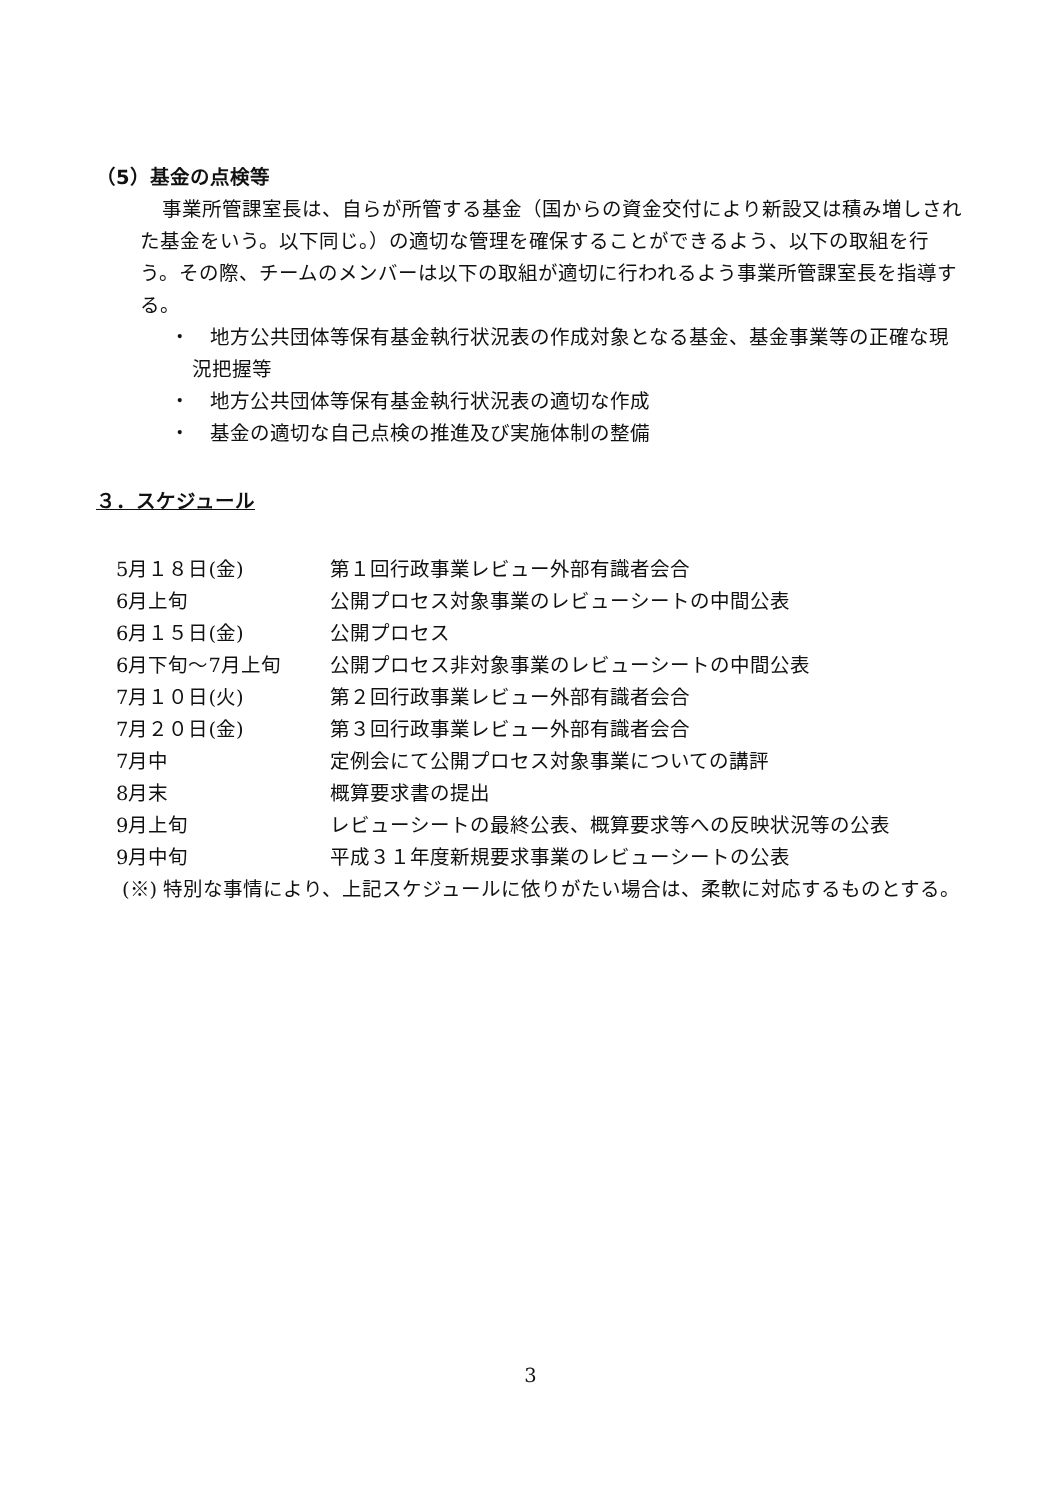（5）基金の点検等
事業所管課室長は、自らが所管する基金（国からの資金交付により新設又は積み増しされた基金をいう。以下同じ。）の適切な管理を確保することができるよう、以下の取組を行う。その際、チームのメンバーは以下の取組が適切に行われるよう事業所管課室長を指導する。
・　地方公共団体等保有基金執行状況表の作成対象となる基金、基金事業等の正確な現況把握等
・　地方公共団体等保有基金執行状況表の適切な作成
・　基金の適切な自己点検の推進及び実施体制の整備
３．スケジュール
| 5月１８日(金) | 第１回行政事業レビュー外部有識者会合 |
| 6月上旬 | 公開プロセス対象事業のレビューシートの中間公表 |
| 6月１５日(金) | 公開プロセス |
| 6月下旬～7月上旬 | 公開プロセス非対象事業のレビューシートの中間公表 |
| 7月１０日(火) | 第２回行政事業レビュー外部有識者会合 |
| 7月２０日(金) | 第３回行政事業レビュー外部有識者会合 |
| 7月中 | 定例会にて公開プロセス対象事業についての講評 |
| 8月末 | 概算要求書の提出 |
| 9月上旬 | レビューシートの最終公表、概算要求等への反映状況等の公表 |
| 9月中旬 | 平成３１年度新規要求事業のレビューシートの公表 |
(※) 特別な事情により、上記スケジュールに依りがたい場合は、柔軟に対応するものとする。
3